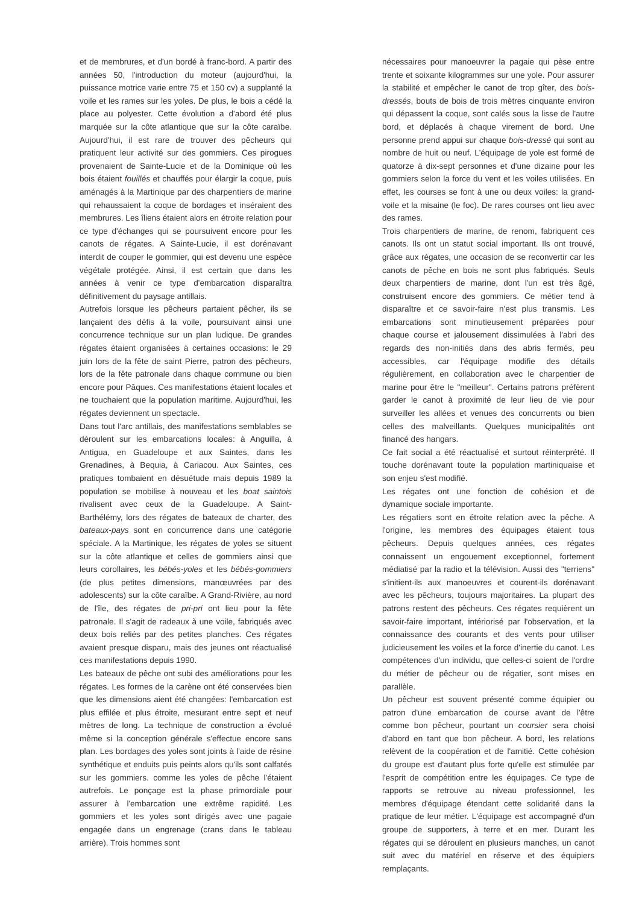et de membrures, et d'un bordé à franc-bord. A partir des années 50, l'introduction du moteur (aujourd'hui, la puissance motrice varie entre 75 et 150 cv) a supplanté la voile et les rames sur les yoles. De plus, le bois a cédé la place au polyester. Cette évolution a d'abord été plus marquée sur la côte atlantique que sur la côte caraïbe. Aujourd'hui, il est rare de trouver des pêcheurs qui pratiquent leur activité sur des gommiers. Ces pirogues provenaient de Sainte-Lucie et de la Dominique où les bois étaient fouillés et chauffés pour élargir la coque, puis aménagés à la Martinique par des charpentiers de marine qui rehaussaient la coque de bordages et inséraient des membrures. Les îliens étaient alors en étroite relation pour ce type d'échanges qui se poursuivent encore pour les canots de régates. A Sainte-Lucie, il est dorénavant interdit de couper le gommier, qui est devenu une espèce végétale protégée. Ainsi, il est certain que dans les années à venir ce type d'embarcation disparaîtra définitivement du paysage antillais.
Autrefois lorsque les pêcheurs partaient pêcher, ils se lançaient des défis à la voile, poursuivant ainsi une concurrence technique sur un plan ludique. De grandes régates étaient organisées à certaines occasions: le 29 juin lors de la fête de saint Pierre, patron des pêcheurs, lors de la fête patronale dans chaque commune ou bien encore pour Pâques. Ces manifestations étaient locales et ne touchaient que la population maritime. Aujourd'hui, les régates deviennent un spectacle.
Dans tout l'arc antillais, des manifestations semblables se déroulent sur les embarcations locales: à Anguilla, à Antigua, en Guadeloupe et aux Saintes, dans les Grenadines, à Bequia, à Cariacou. Aux Saintes, ces pratiques tombaient en désuétude mais depuis 1989 la population se mobilise à nouveau et les boat saintois rivalisent avec ceux de la Guadeloupe. A Saint-Barthélémy, lors des régates de bateaux de charter, des bateaux-pays sont en concurrence dans une catégorie spéciale. A la Martinique, les régates de yoles se situent sur la côte atlantique et celles de gommiers ainsi que leurs corollaires, les bébés-yoles et les bébés-gommiers (de plus petites dimensions, manœuvrées par des adolescents) sur la côte caraïbe. A Grand-Rivière, au nord de l'île, des régates de pri-pri ont lieu pour la fête patronale. Il s'agit de radeaux à une voile, fabriqués avec deux bois reliés par des petites planches. Ces régates avaient presque disparu, mais des jeunes ont réactualisé ces manifestations depuis 1990.
Les bateaux de pêche ont subi des améliorations pour les régates. Les formes de la carène ont été conservées bien que les dimensions aient été changées: l'embarcation est plus effilée et plus étroite, mesurant entre sept et neuf mètres de long. La technique de construction a évolué même si la conception générale s'effectue encore sans plan. Les bordages des yoles sont joints à l'aide de résine synthétique et enduits puis peints alors qu'ils sont calfatés sur les gommiers. comme les yoles de pêche l'étaient autrefois. Le ponçage est la phase primordiale pour assurer à l'embarcation une extrême rapidité. Les gommiers et les yoles sont dirigés avec une pagaie engagée dans un engrenage (crans dans le tableau arrière). Trois hommes sont
nécessaires pour manoeuvrer la pagaie qui pèse entre trente et soixante kilogrammes sur une yole. Pour assurer la stabilité et empêcher le canot de trop gîter, des bois-dressés, bouts de bois de trois mètres cinquante environ qui dépassent la coque, sont calés sous la lisse de l'autre bord, et déplacés à chaque virement de bord. Une personne prend appui sur chaque bois-dressé qui sont au nombre de huit ou neuf. L'équipage de yole est formé de quatorze à dix-sept personnes et d'une dizaine pour les gommiers selon la force du vent et les voiles utilisées. En effet, les courses se font à une ou deux voiles: la grand-voile et la misaine (le foc). De rares courses ont lieu avec des rames.
Trois charpentiers de marine, de renom, fabriquent ces canots. Ils ont un statut social important. Ils ont trouvé, grâce aux régates, une occasion de se reconvertir car les canots de pêche en bois ne sont plus fabriqués. Seuls deux charpentiers de marine, dont l'un est très âgé, construisent encore des gommiers. Ce métier tend à disparaître et ce savoir-faire n'est plus transmis. Les embarcations sont minutieusement préparées pour chaque course et jalousement dissimulées à l'abri des regards des non-initiés dans des abris fermés, peu accessibles, car l'équipage modifie des détails régulièrement, en collaboration avec le charpentier de marine pour être le "meilleur". Certains patrons préfèrent garder le canot à proximité de leur lieu de vie pour surveiller les allées et venues des concurrents ou bien celles des malveillants. Quelques municipalités ont financé des hangars.
Ce fait social a été réactualisé et surtout réinterprété. Il touche dorénavant toute la population martiniquaise et son enjeu s'est modifié.
Les régates ont une fonction de cohésion et de dynamique sociale importante.
Les régatiers sont en étroite relation avec la pêche. A l'origine, les membres des équipages étaient tous pêcheurs. Depuis quelques années, ces régates connaissent un engouement exceptionnel, fortement médiatisé par la radio et la télévision. Aussi des "terriens" s'initient-ils aux manoeuvres et courent-ils dorénavant avec les pêcheurs, toujours majoritaires. La plupart des patrons restent des pêcheurs. Ces régates requièrent un savoir-faire important, intériorisé par l'observation, et la connaissance des courants et des vents pour utiliser judicieusement les voiles et la force d'inertie du canot. Les compétences d'un individu, que celles-ci soient de l'ordre du métier de pêcheur ou de régatier, sont mises en parallèle.
Un pêcheur est souvent présenté comme équipier ou patron d'une embarcation de course avant de l'être comme bon pêcheur, pourtant un coursier sera choisi d'abord en tant que bon pêcheur. A bord, les relations relèvent de la coopération et de l'amitié. Cette cohésion du groupe est d'autant plus forte qu'elle est stimulée par l'esprit de compétition entre les équipages. Ce type de rapports se retrouve au niveau professionnel, les membres d'équipage étendant cette solidarité dans la pratique de leur métier. L'équipage est accompagné d'un groupe de supporters, à terre et en mer. Durant les régates qui se déroulent en plusieurs manches, un canot suit avec du matériel en réserve et des équipiers remplaçants.